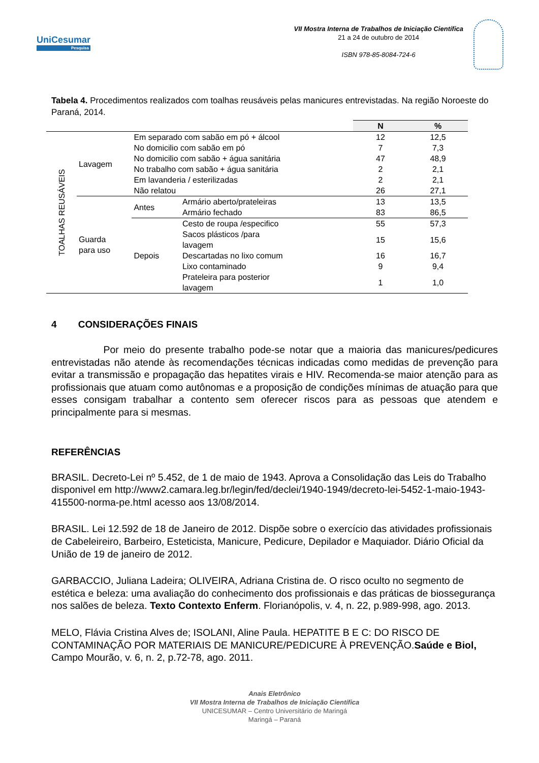UniCesumar
Pesquisa
VII Mostra Interna de Trabalhos de Iniciação Científica
21 a 24 de outubro de 2014
ISBN 978-85-8084-724-6
Tabela 4. Procedimentos realizados com toalhas reusáveis pelas manicures entrevistadas. Na região Noroeste do Paraná, 2014.
| | | | | N | % |
| --- | --- | --- | --- | --- | --- |
| TOALHAS REUSÁVEIS | Lavagem | Em separado com sabão em pó + álcool | | 12 | 12,5 |
| | | No domicilio com sabão em pó | | 7 | 7,3 |
| | | No domicilio com sabão + água sanitária | | 47 | 48,9 |
| | | No trabalho com sabão + água sanitária | | 2 | 2,1 |
| | | Em lavanderia / esterilizadas | | 2 | 2,1 |
| | | Não relatou | | 26 | 27,1 |
| | Guarda para uso | Antes | Armário aberto/prateleiras | 13 | 13,5 |
| | | | Armário fechado | 83 | 86,5 |
| | | Depois | Cesto de roupa /especifico | 55 | 57,3 |
| | | | Sacos plásticos /para lavagem | 15 | 15,6 |
| | | | Descartadas no lixo comum | 16 | 16,7 |
| | | | Lixo contaminado | 9 | 9,4 |
| | | | Prateleira para posterior lavagem | 1 | 1,0 |
4 CONSIDERAÇÕES FINAIS
Por meio do presente trabalho pode-se notar que a maioria das manicures/pedicures entrevistadas não atende às recomendações técnicas indicadas como medidas de prevenção para evitar a transmissão e propagação das hepatites virais e HIV. Recomenda-se maior atenção para as profissionais que atuam como autônomas e a proposição de condições mínimas de atuação para que esses consigam trabalhar a contento sem oferecer riscos para as pessoas que atendem e principalmente para si mesmas.
REFERÊNCIAS
BRASIL. Decreto-Lei nº 5.452, de 1 de maio de 1943. Aprova a Consolidação das Leis do Trabalho disponivel em http://www2.camara.leg.br/legin/fed/declei/1940-1949/decreto-lei-5452-1-maio-1943-415500-norma-pe.html acesso aos 13/08/2014.
BRASIL. Lei 12.592 de 18 de Janeiro de 2012. Dispõe sobre o exercício das atividades profissionais de Cabeleireiro, Barbeiro, Esteticista, Manicure, Pedicure, Depilador e Maquiador. Diário Oficial da União de 19 de janeiro de 2012.
GARBACCIO, Juliana Ladeira; OLIVEIRA, Adriana Cristina de. O risco oculto no segmento de estética e beleza: uma avaliação do conhecimento dos profissionais e das práticas de biossegurança nos salões de beleza. Texto Contexto Enferm. Florianópolis, v. 4, n. 22, p.989-998, ago. 2013.
MELO, Flávia Cristina Alves de; ISOLANI, Aline Paula. HEPATITE B E C: DO RISCO DE CONTAMINAÇÃO POR MATERIAIS DE MANICURE/PEDICURE À PREVENÇÃO.Saúde e Biol, Campo Mourão, v. 6, n. 2, p.72-78, ago. 2011.
Anais Eletrônico
VII Mostra Interna de Trabalhos de Iniciação Científica
UNICESUMAR – Centro Universitário de Maringá
Maringá – Paraná